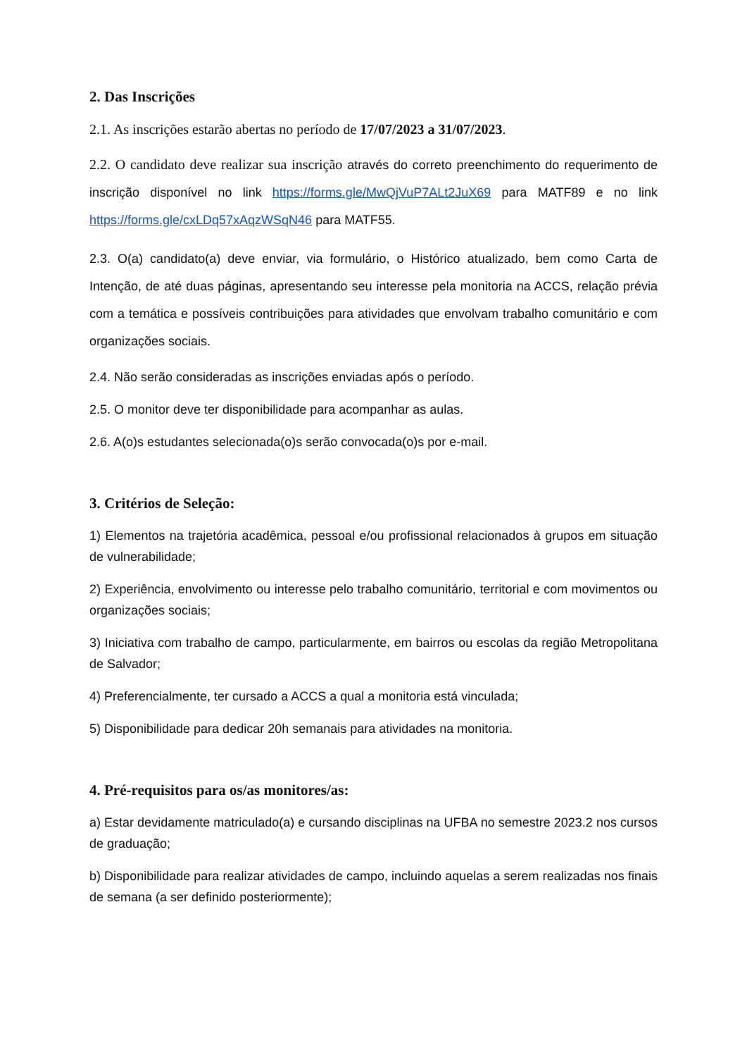2. Das Inscrições
2.1. As inscrições estarão abertas no período de 17/07/2023 a 31/07/2023.
2.2. O candidato deve realizar sua inscrição através do correto preenchimento do requerimento de inscrição disponível no link https://forms.gle/MwQjVuP7ALt2JuX69 para MATF89 e no link https://forms.gle/cxLDq57xAqzWSqN46 para MATF55.
2.3. O(a) candidato(a) deve enviar, via formulário, o Histórico atualizado, bem como Carta de Intenção, de até duas páginas, apresentando seu interesse pela monitoria na ACCS, relação prévia com a temática e possíveis contribuições para atividades que envolvam trabalho comunitário e com organizações sociais.
2.4. Não serão consideradas as inscrições enviadas após o período.
2.5. O monitor deve ter disponibilidade para acompanhar as aulas.
2.6. A(o)s estudantes selecionada(o)s serão convocada(o)s por e-mail.
3. Critérios de Seleção:
1) Elementos na trajetória acadêmica, pessoal e/ou profissional relacionados à grupos em situação de vulnerabilidade;
2) Experiência, envolvimento ou interesse pelo trabalho comunitário, territorial e com movimentos ou organizações sociais;
3) Iniciativa com trabalho de campo, particularmente, em bairros ou escolas da região Metropolitana de Salvador;
4) Preferencialmente, ter cursado a ACCS a qual a monitoria está vinculada;
5) Disponibilidade para dedicar 20h semanais para atividades na monitoria.
4. Pré-requisitos para os/as monitores/as:
a) Estar devidamente matriculado(a) e cursando disciplinas na UFBA no semestre 2023.2 nos cursos de graduação;
b) Disponibilidade para realizar atividades de campo, incluindo aquelas a serem realizadas nos finais de semana (a ser definido posteriormente);